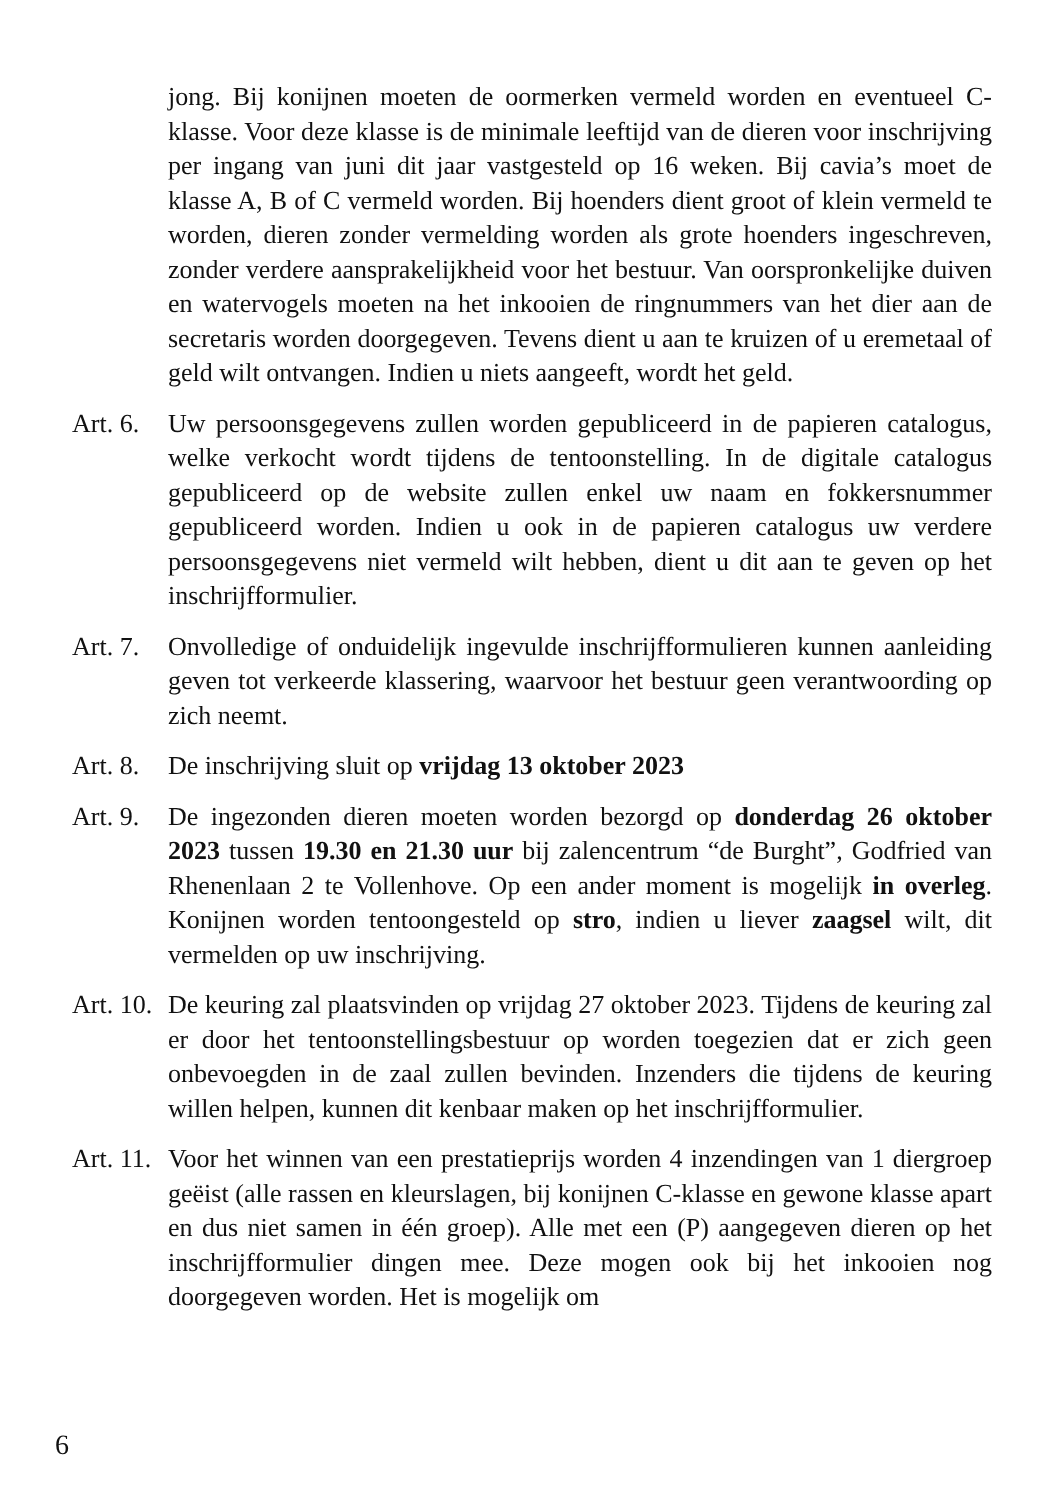jong. Bij konijnen moeten de oormerken vermeld worden en eventueel C-klasse. Voor deze klasse is de minimale leeftijd van de dieren voor inschrijving per ingang van juni dit jaar vastgesteld op 16 weken. Bij cavia’s moet de klasse A, B of C vermeld worden. Bij hoenders dient groot of klein vermeld te worden, dieren zonder vermelding worden als grote hoenders ingeschreven, zonder verdere aansprakelijkheid voor het bestuur. Van oorspronkelijke duiven en watervogels moeten na het inkooien de ringnummers van het dier aan de secretaris worden doorgegeven. Tevens dient u aan te kruizen of u eremetaal of geld wilt ontvangen. Indien u niets aangeeft, wordt het geld.
Art. 6.
Uw persoonsgegevens zullen worden gepubliceerd in de papieren catalogus, welke verkocht wordt tijdens de tentoonstelling. In de digitale catalogus gepubliceerd op de website zullen enkel uw naam en fokkersnummer gepubliceerd worden. Indien u ook in de papieren catalogus uw verdere persoonsgegevens niet vermeld wilt hebben, dient u dit aan te geven op het inschrijfformulier.
Art. 7.
Onvolledige of onduidelijk ingevulde inschrijfformulieren kunnen aanleiding geven tot verkeerde klassering, waarvoor het bestuur geen verantwoording op zich neemt.
Art. 8.
De inschrijving sluit op vrijdag 13 oktober 2023
Art. 9.
De ingezonden dieren moeten worden bezorgd op donderdag 26 oktober 2023 tussen 19.30 en 21.30 uur bij zalencentrum “de Burght”, Godfried van Rhenenlaan 2 te Vollenhove. Op een ander moment is mogelijk in overleg. Konijnen worden tentoongesteld op stro, indien u liever zaagsel wilt, dit vermelden op uw inschrijving.
Art. 10.
De keuring zal plaatsvinden op vrijdag 27 oktober 2023. Tijdens de keuring zal er door het tentoonstellingsbestuur op worden toegezien dat er zich geen onbevoegden in de zaal zullen bevinden. Inzenders die tijdens de keuring willen helpen, kunnen dit kenbaar maken op het inschrijfformulier.
Art. 11.
Voor het winnen van een prestatieprijs worden 4 inzendingen van 1 diergroep geëist (alle rassen en kleurslagen, bij konijnen C-klasse en gewone klasse apart en dus niet samen in één groep). Alle met een (P) aangegeven dieren op het inschrijfformulier dingen mee. Deze mogen ook bij het inkooien nog doorgegeven worden. Het is mogelijk om
6